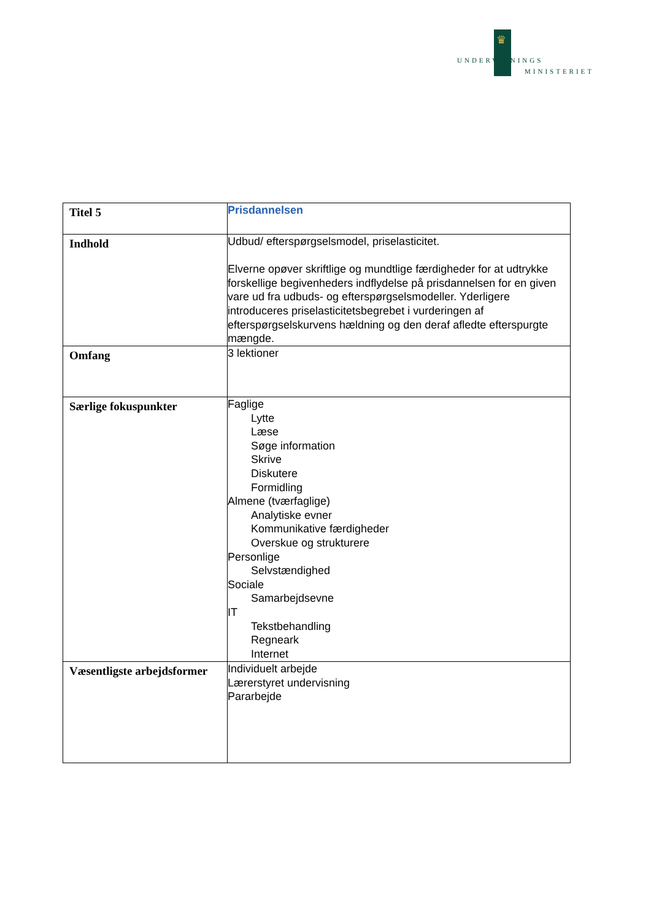♛
UNDERVISNINGS
MINISTERIET
| Titel 5 | Prisdannelsen |
| Indhold | Udbud/ efterspørgselsmodel, priselasticitet. Elverne opøver skriftlige og mundtlige færdigheder for at udtrykke forskellige begivenheders indflydelse på prisdannelsen for en given vare ud fra udbuds- og efterspørgselsmodeller. Yderligere introduceres priselasticitetsbegrebet i vurderingen af efterspørgselskurvens hældning og den deraf afledte efterspurgte mængde. |
| Omfang | 3 lektioner |
| Særlige fokuspunkter | Faglige Lytte Læse Søge information Skrive Diskutere Formidling Almene (tværfaglige) Analytiske evner Kommunikative færdigheder Overskue og strukturere Personlige Selvstændighed Sociale Samarbejdsevne IT Tekstbehandling Regneark Internet |
| Væsentligste arbejdsformer | Individuelt arbejde Lærerstyret undervisning Pararbejde |